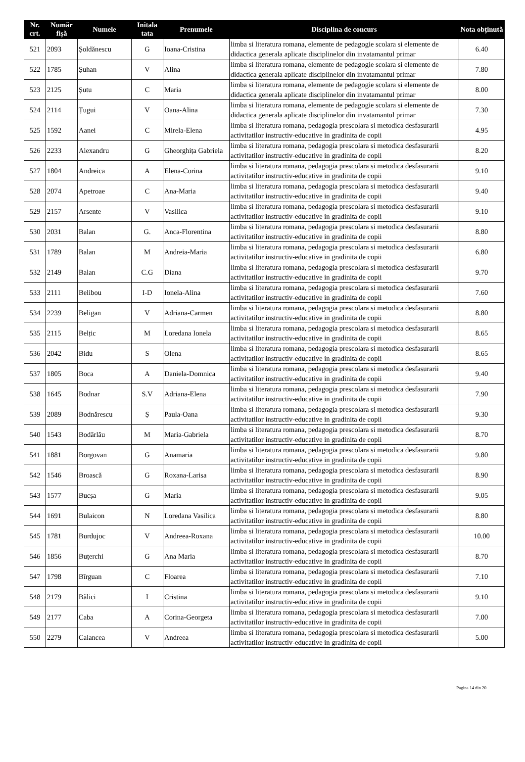| Nr. crt. | Număr fișă | Numele | Initala tata | Prenumele | Disciplina de concurs | Nota obținută |
| --- | --- | --- | --- | --- | --- | --- |
| 521 | 2093 | Șoldănescu | G | Ioana-Cristina | limba si literatura romana, elemente de pedagogie scolara si elemente de didactica generala aplicate disciplinelor din invatamantul primar | 6.40 |
| 522 | 1785 | Șuhan | V | Alina | limba si literatura romana, elemente de pedagogie scolara si elemente de didactica generala aplicate disciplinelor din invatamantul primar | 7.80 |
| 523 | 2125 | Șutu | C | Maria | limba si literatura romana, elemente de pedagogie scolara si elemente de didactica generala aplicate disciplinelor din invatamantul primar | 8.00 |
| 524 | 2114 | Țugui | V | Oana-Alina | limba si literatura romana, elemente de pedagogie scolara si elemente de didactica generala aplicate disciplinelor din invatamantul primar | 7.30 |
| 525 | 1592 | Aanei | C | Mirela-Elena | limba si literatura romana, pedagogia prescolara si metodica desfasurarii activitatilor instructiv-educative in gradinita de copii | 4.95 |
| 526 | 2233 | Alexandru | G | Gheorghița Gabriela | limba si literatura romana, pedagogia prescolara si metodica desfasurarii activitatilor instructiv-educative in gradinita de copii | 8.20 |
| 527 | 1804 | Andreica | A | Elena-Corina | limba si literatura romana, pedagogia prescolara si metodica desfasurarii activitatilor instructiv-educative in gradinita de copii | 9.10 |
| 528 | 2074 | Apetroae | C | Ana-Maria | limba si literatura romana, pedagogia prescolara si metodica desfasurarii activitatilor instructiv-educative in gradinita de copii | 9.40 |
| 529 | 2157 | Arsente | V | Vasilica | limba si literatura romana, pedagogia prescolara si metodica desfasurarii activitatilor instructiv-educative in gradinita de copii | 9.10 |
| 530 | 2031 | Balan | G. | Anca-Florentina | limba si literatura romana, pedagogia prescolara si metodica desfasurarii activitatilor instructiv-educative in gradinita de copii | 8.80 |
| 531 | 1789 | Balan | M | Andreia-Maria | limba si literatura romana, pedagogia prescolara si metodica desfasurarii activitatilor instructiv-educative in gradinita de copii | 6.80 |
| 532 | 2149 | Balan | C.G | Diana | limba si literatura romana, pedagogia prescolara si metodica desfasurarii activitatilor instructiv-educative in gradinita de copii | 9.70 |
| 533 | 2111 | Belibou | I-D | Ionela-Alina | limba si literatura romana, pedagogia prescolara si metodica desfasurarii activitatilor instructiv-educative in gradinita de copii | 7.60 |
| 534 | 2239 | Beligan | V | Adriana-Carmen | limba si literatura romana, pedagogia prescolara si metodica desfasurarii activitatilor instructiv-educative in gradinita de copii | 8.80 |
| 535 | 2115 | Belțic | M | Loredana Ionela | limba si literatura romana, pedagogia prescolara si metodica desfasurarii activitatilor instructiv-educative in gradinita de copii | 8.65 |
| 536 | 2042 | Bidu | S | Olena | limba si literatura romana, pedagogia prescolara si metodica desfasurarii activitatilor instructiv-educative in gradinita de copii | 8.65 |
| 537 | 1805 | Boca | A | Daniela-Domnica | limba si literatura romana, pedagogia prescolara si metodica desfasurarii activitatilor instructiv-educative in gradinita de copii | 9.40 |
| 538 | 1645 | Bodnar | S.V | Adriana-Elena | limba si literatura romana, pedagogia prescolara si metodica desfasurarii activitatilor instructiv-educative in gradinita de copii | 7.90 |
| 539 | 2089 | Bodnărescu | Ș | Paula-Oana | limba si literatura romana, pedagogia prescolara si metodica desfasurarii activitatilor instructiv-educative in gradinita de copii | 9.30 |
| 540 | 1543 | Bodârlău | M | Maria-Gabriela | limba si literatura romana, pedagogia prescolara si metodica desfasurarii activitatilor instructiv-educative in gradinita de copii | 8.70 |
| 541 | 1881 | Borgovan | G | Anamaria | limba si literatura romana, pedagogia prescolara si metodica desfasurarii activitatilor instructiv-educative in gradinita de copii | 9.80 |
| 542 | 1546 | Broască | G | Roxana-Larisa | limba si literatura romana, pedagogia prescolara si metodica desfasurarii activitatilor instructiv-educative in gradinita de copii | 8.90 |
| 543 | 1577 | Bucșa | G | Maria | limba si literatura romana, pedagogia prescolara si metodica desfasurarii activitatilor instructiv-educative in gradinita de copii | 9.05 |
| 544 | 1691 | Bulaicon | N | Loredana Vasilica | limba si literatura romana, pedagogia prescolara si metodica desfasurarii activitatilor instructiv-educative in gradinita de copii | 8.80 |
| 545 | 1781 | Burdujoc | V | Andreea-Roxana | limba si literatura romana, pedagogia prescolara si metodica desfasurarii activitatilor instructiv-educative in gradinita de copii | 10.00 |
| 546 | 1856 | Buțerchi | G | Ana Maria | limba si literatura romana, pedagogia prescolara si metodica desfasurarii activitatilor instructiv-educative in gradinita de copii | 8.70 |
| 547 | 1798 | Bîrguan | C | Floarea | limba si literatura romana, pedagogia prescolara si metodica desfasurarii activitatilor instructiv-educative in gradinita de copii | 7.10 |
| 548 | 2179 | Bălici | I | Cristina | limba si literatura romana, pedagogia prescolara si metodica desfasurarii activitatilor instructiv-educative in gradinita de copii | 9.10 |
| 549 | 2177 | Caba | A | Corina-Georgeta | limba si literatura romana, pedagogia prescolara si metodica desfasurarii activitatilor instructiv-educative in gradinita de copii | 7.00 |
| 550 | 2279 | Calancea | V | Andreea | limba si literatura romana, pedagogia prescolara si metodica desfasurarii activitatilor instructiv-educative in gradinita de copii | 5.00 |
Pagina 14 din 20